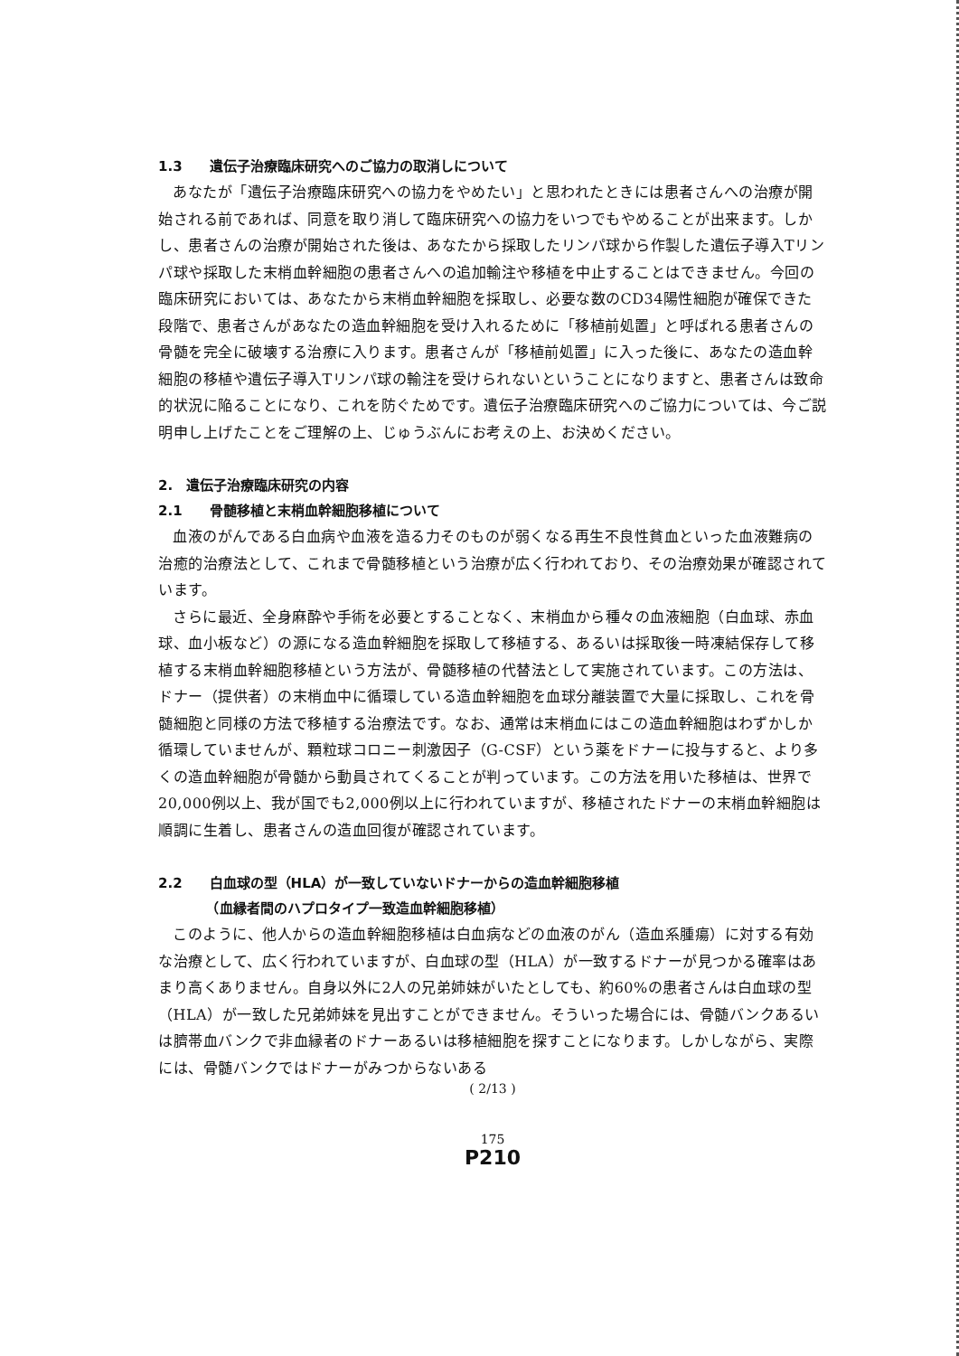1.3　　遺伝子治療臨床研究へのご協力の取消しについて
あなたが「遺伝子治療臨床研究への協力をやめたい」と思われたときには患者さんへの治療が開始される前であれば、同意を取り消して臨床研究への協力をいつでもやめることが出来ます。しかし、患者さんの治療が開始された後は、あなたから採取したリンパ球から作製した遺伝子導入Tリンパ球や採取した末梢血幹細胞の患者さんへの追加輸注や移植を中止することはできません。今回の臨床研究においては、あなたから末梢血幹細胞を採取し、必要な数のCD34陽性細胞が確保できた段階で、患者さんがあなたの造血幹細胞を受け入れるために「移植前処置」と呼ばれる患者さんの骨髄を完全に破壊する治療に入ります。患者さんが「移植前処置」に入った後に、あなたの造血幹細胞の移植や遺伝子導入Tリンパ球の輸注を受けられないということになりますと、患者さんは致命的状況に陥ることになり、これを防ぐためです。遺伝子治療臨床研究へのご協力については、今ご説明申し上げたことをご理解の上、じゅうぶんにお考えの上、お決めください。
2.　遺伝子治療臨床研究の内容
2.1　　骨髄移植と末梢血幹細胞移植について
血液のがんである白血病や血液を造る力そのものが弱くなる再生不良性貧血といった血液難病の治癒的治療法として、これまで骨髄移植という治療が広く行われており、その治療効果が確認されています。
さらに最近、全身麻酔や手術を必要とすることなく、末梢血から種々の血液細胞（白血球、赤血球、血小板など）の源になる造血幹細胞を採取して移植する、あるいは採取後一時凍結保存して移植する末梢血幹細胞移植という方法が、骨髄移植の代替法として実施されています。この方法は、ドナー（提供者）の末梢血中に循環している造血幹細胞を血球分離装置で大量に採取し、これを骨髄細胞と同様の方法で移植する治療法です。なお、通常は末梢血にはこの造血幹細胞はわずかしか循環していませんが、顆粒球コロニー刺激因子（G-CSF）という薬をドナーに投与すると、より多くの造血幹細胞が骨髄から動員されてくることが判っています。この方法を用いた移植は、世界で20,000例以上、我が国でも2,000例以上に行われていますが、移植されたドナーの末梢血幹細胞は順調に生着し、患者さんの造血回復が確認されています。
2.2　　白血球の型（HLA）が一致していないドナーからの造血幹細胞移植
　　　　（血縁者間のハプロタイプ一致造血幹細胞移植）
このように、他人からの造血幹細胞移植は白血病などの血液のがん（造血系腫瘍）に対する有効な治療として、広く行われていますが、白血球の型（HLA）が一致するドナーが見つかる確率はあまり高くありません。自身以外に2人の兄弟姉妹がいたとしても、約60%の患者さんは白血球の型（HLA）が一致した兄弟姉妹を見出すことができません。そういった場合には、骨髄バンクあるいは臍帯血バンクで非血縁者のドナーあるいは移植細胞を探すことになります。しかしながら、実際には、骨髄バンクではドナーがみつからないある
( 2/13 )
175
P210